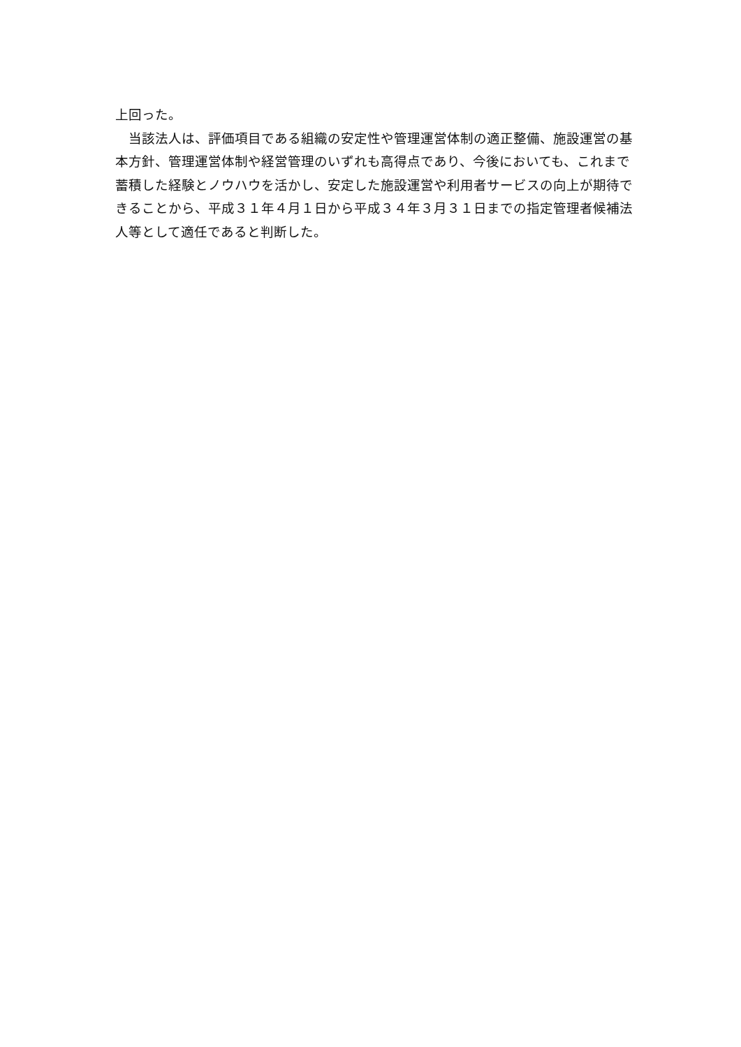上回った。
　当該法人は、評価項目である組織の安定性や管理運営体制の適正整備、施設運営の基本方針、管理運営体制や経営管理のいずれも高得点であり、今後においても、これまで蓄積した経験とノウハウを活かし、安定した施設運営や利用者サービスの向上が期待できることから、平成３１年４月１日から平成３４年３月３１日までの指定管理者候補法人等として適任であると判断した。